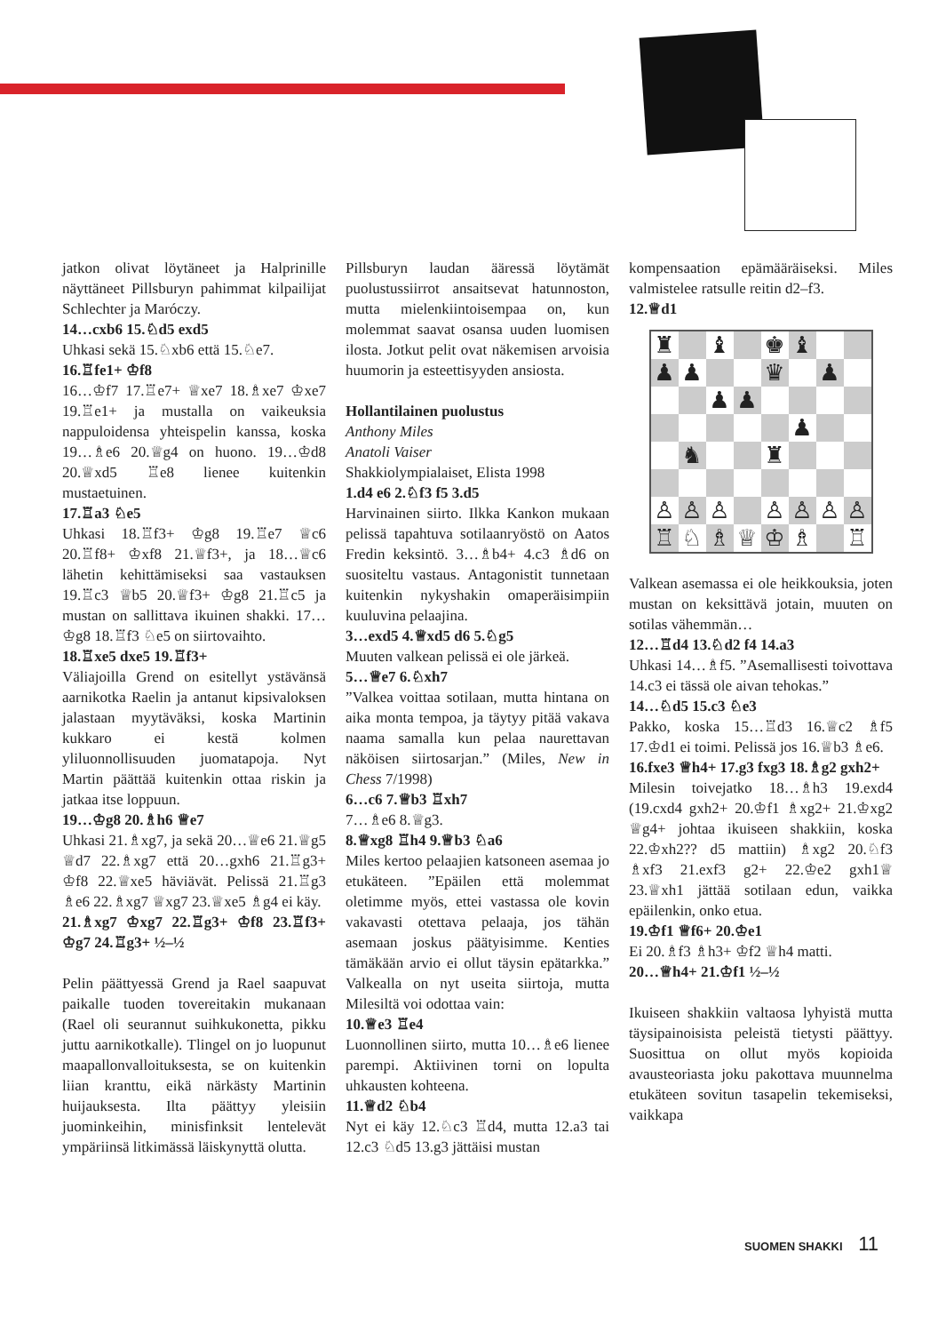jatkon olivat löytäneet ja Halprinille näyttäneet Pillsburyn pahimmat kilpailijat Schlechter ja Maróczy.
14…cxb6 15.♘d5 exd5
Uhkasi sekä 15.♘xb6 että 15.♘e7.
16.♖fe1+ ♔f8
16…♔f7 17.♖e7+ ♕xe7 18.♗xe7 ♔xe7 19.♖e1+ ja mustalla on vaikeuksia nappuloidensa yhteispelin kanssa, koska 19…♗e6 20.♕g4 on huono. 19…♔d8 20.♕xd5 ♖e8 lienee kuitenkin mustaetuinen.
17.♖a3 ♘e5
Uhkasi 18.♖f3+ ♔g8 19.♖e7 ♕c6 20.♖f8+ ♔xf8 21.♕f3+, ja 18…♕c6 lähetin kehittämiseksi saa vastauksen 19.♖c3 ♕b5 20.♕f3+ ♔g8 21.♖c5 ja mustan on sallittava ikuinen shakki. 17…♔g8 18.♖f3 ♘e5 on siirtovaihto.
18.♖xe5 dxe5 19.♖f3+
Väliajoilla Grend on esitellyt ystävänsä aarnikotka Raelin ja antanut kipsivaloksen jalastaan myytäväksi, koska Martinin kukkaro ei kestä kolmen yliluonnollisuuden juomatapoja. Nyt Martin päättää kuitenkin ottaa riskin ja jatkaa itse loppuun.
19…♔g8 20.♗h6 ♕e7
Uhkasi 21.♗xg7, ja sekä 20…♕e6 21.♕g5 ♕d7 22.♗xg7 että 20…gxh6 21.♖g3+ ♔f8 22.♕xe5 häviävät. Pelissä 21.♖g3 ♗e6 22.♗xg7 ♕xg7 23.♕xe5 ♗g4 ei käy.
21.♗xg7 ♔xg7 22.♖g3+ ♔f8 23.♖f3+ ♔g7 24.♖g3+ ½–½
Pelin päättyessä Grend ja Rael saapuvat paikalle tuoden tovereitakin mukanaan (Rael oli seurannut suihkukonetta, pikku juttu aarnikotkalle). Tlingel on jo luopunut maapallonvalloituksesta, se on kuitenkin liian kranttu, eikä närkästy Martinin huijauksesta. Ilta päättyy yleisiin juominkeihin, minisfinksit lentelevät ympäriinsä litkimässä läiskynyttä olutta.
Pillsburyn laudan ääressä löytämät puolustussiirrot ansaitsevat hatunnoston, mutta mielenkiintoisempaa on, kun molemmat saavat osansa uuden luomisen ilosta. Jotkut pelit ovat näkemisen arvoisia huumorin ja esteettisyyden ansiosta.
Hollantilainen puolustus
Anthony Miles
Anatoli Vaiser
Shakkiolympialaiset, Elista 1998
1.d4 e6 2.♘f3 f5 3.d5
Harvinainen siirto. Ilkka Kankon mukaan pelissä tapahtuva sotilaanryöstö on Aatos Fredin keksintö. 3…♗b4+ 4.c3 ♗d6 on suositeltu vastaus. Antagonistit tunnetaan kuitenkin nykyshakin omaperäisimpiin kuuluvina pelaajina.
3…exd5 4.♕xd5 d6 5.♘g5
Muuten valkean pelissä ei ole järkeä.
5…♕e7 6.♘xh7
”Valkea voittaa sotilaan, mutta hintana on aika monta tempoa, ja täytyy pitää vakava naama samalla kun pelaa naurettavan näköisen siirtosarjan.” (Miles, New in Chess 7/1998)
6…c6 7.♕b3 ♖xh7
7…♗e6 8.♕g3.
8.♕xg8 ♖h4 9.♕b3 ♘a6
Miles kertoo pelaajien katsoneen asemaa jo etukäteen. ”Epäilen että molemmat oletimme myös, ettei vastassa ole kovin vakavasti otettava pelaaja, jos tähän asemaan joskus päätyisimme. Kenties tämäkään arvio ei ollut täysin epätarkka.” Valkealla on nyt useita siirtoja, mutta Milesiltä voi odottaa vain:
10.♕e3 ♖e4
Luonnollinen siirto, mutta 10…♗e6 lienee parempi. Aktiivinen torni on lopulta uhkausten kohteena.
11.♕d2 ♘b4
Nyt ei käy 12.♘c3 ♖d4, mutta 12.a3 tai 12.c3 ♘d5 13.g3 jättäisi mustan
kompensaation epämääräiseksi. Miles valmistelee ratsulle reitin d2–f3.
12.♕d1
| ♜ | | ♝ | | ♚ | ♝ | | |
| ♟ | ♟ | | | ♛ | | ♟ | |
| | | ♟ | ♟ | | | | |
| | | | | | ♟ | | |
| | ♞ | | | ♜ | | | |
| ♙ | ♙ | ♙ | | ♙ | ♙ | ♙ | ♙ |
| ♖ | ♘ | ♗ | ♕ | ♔ | ♗ | | ♖ |
Valkean asemassa ei ole heikkouksia, joten mustan on keksittävä jotain, muuten on sotilas vähemmän…
12…♖d4 13.♘d2 f4 14.a3
Uhkasi 14…♗f5. ”Asemallisesti toivottava 14.c3 ei tässä ole aivan tehokas.”
14…♘d5 15.c3 ♘e3
Pakko, koska 15…♖d3 16.♕c2 ♗f5 17.♔d1 ei toimi. Pelissä jos 16.♕b3 ♗e6.
16.fxe3 ♕h4+ 17.g3 fxg3 18.♗g2 gxh2+
Milesin toivejatko 18…♗h3 19.exd4 (19.cxd4 gxh2+ 20.♔f1 ♗xg2+ 21.♔xg2 ♕g4+ johtaa ikuiseen shakkiin, koska 22.♔xh2?? d5 mattiin) ♗xg2 20.♘f3 ♗xf3 21.exf3 g2+ 22.♔e2 gxh1♕ 23.♕xh1 jättää sotilaan edun, vaikka epäilenkin, onko etua.
19.♔f1 ♕f6+ 20.♔e1
Ei 20.♗f3 ♗h3+ ♔f2 ♕h4 matti.
20…♕h4+ 21.♔f1 ½–½
Ikuiseen shakkiin valtaosa lyhyistä mutta täysipainoisista peleistä tietysti päättyy. Suosittua on ollut myös kopioida avausteoriasta joku pakottava muunnelma etukäteen sovitun tasapelin tekemiseksi, vaikkapa
SUOMEN SHAKKI 11